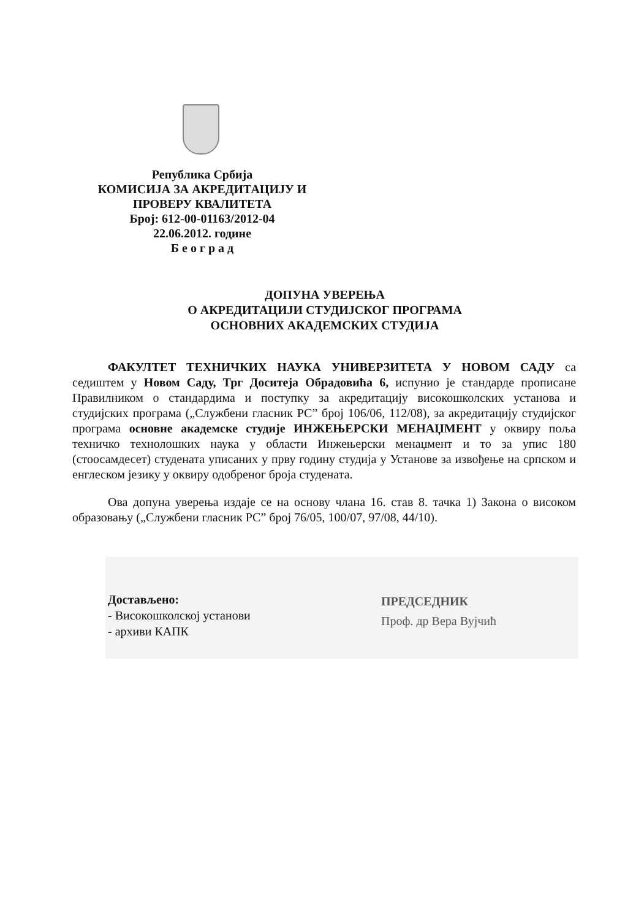Република Србија
КОМИСИЈА ЗА АКРЕДИТАЦИЈУ И
ПРОВЕРУ КВАЛИТЕТА
Број: 612-00-01163/2012-04
22.06.2012. године
Б е о г р а д
ДОПУНА УВЕРЕЊА
О АКРЕДИТАЦИЈИ СТУДИЈСКОГ ПРОГРАМА
ОСНОВНИХ АКАДЕМСКИХ СТУДИЈА
ФАКУЛТЕТ ТЕХНИЧКИХ НАУКА УНИВЕРЗИТЕТА У НОВОМ САДУ са седиштем у Новом Саду, Трг Доситеја Обрадовића 6, испунио је стандарде прописане Правилником о стандардима и поступку за акредитацију високошколских установа и студијских програма („Службени гласник РС” број 106/06, 112/08), за акредитацију студијског програма основне академске студије ИНЖЕЊЕРСКИ МЕНАЏМЕНТ у оквиру поља техничко технолошких наука у области Инжењерски менаџмент и то за упис 180 (стоосамдесет) студената уписаних у прву годину студија у Установе за извођење на српском и енглеском језику у оквиру одобреног броја студената.
Ова допуна уверења издаје се на основу члана 16. став 8. тачка 1) Закона о високом образовању („Службени гласник РС” број 76/05, 100/07, 97/08, 44/10).
Достављено:
- Високошколској установи
- архиви КАПК
ПРЕДСЕДНИК
Проф. др Вера Вујчић